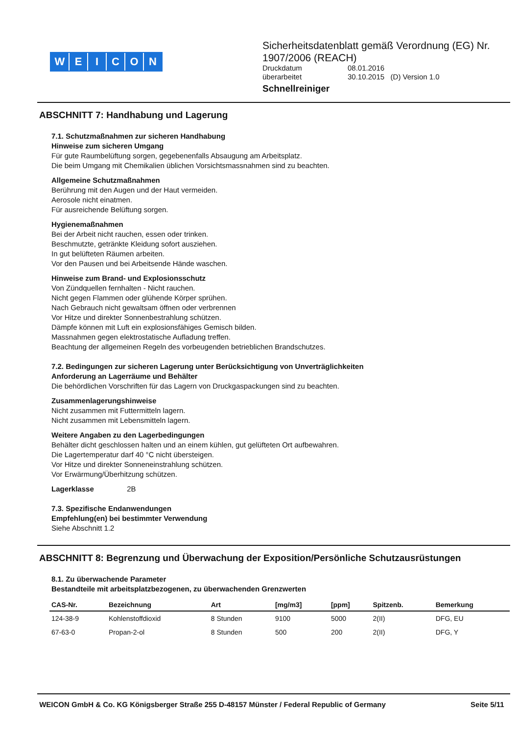WEICON
Sicherheitsdatenblatt gemäß Verordnung (EG) Nr.
1907/2006 (REACH)
| Druckdatum | 08.01.2016 |
| überarbeitet | 30.10.2015 (D) Version 1.0 |
Schnellreiniger
ABSCHNITT 7: Handhabung und Lagerung
7.1. Schutzmaßnahmen zur sicheren Handhabung
Hinweise zum sicheren Umgang
Für gute Raumbelüftung sorgen, gegebenenfalls Absaugung am Arbeitsplatz.
Die beim Umgang mit Chemikalien üblichen Vorsichtsmassnahmen sind zu beachten.
Allgemeine Schutzmaßnahmen
Berührung mit den Augen und der Haut vermeiden.
Aerosole nicht einatmen.
Für ausreichende Belüftung sorgen.
Hygienemaßnahmen
Bei der Arbeit nicht rauchen, essen oder trinken.
Beschmutzte, getränkte Kleidung sofort ausziehen.
In gut belüfteten Räumen arbeiten.
Vor den Pausen und bei Arbeitsende Hände waschen.
Hinweise zum Brand- und Explosionsschutz
Von Zündquellen fernhalten - Nicht rauchen.
Nicht gegen Flammen oder glühende Körper sprühen.
Nach Gebrauch nicht gewaltsam öffnen oder verbrennen
Vor Hitze und direkter Sonnenbestrahlung schützen.
Dämpfe können mit Luft ein explosionsfähiges Gemisch bilden.
Massnahmen gegen elektrostatische Aufladung treffen.
Beachtung der allgemeinen Regeln des vorbeugenden betrieblichen Brandschutzes.
7.2. Bedingungen zur sicheren Lagerung unter Berücksichtigung von Unverträglichkeiten
Anforderung an Lagerräume und Behälter
Die behördlichen Vorschriften für das Lagern von Druckgaspackungen sind zu beachten.
Zusammenlagerungshinweise
Nicht zusammen mit Futtermitteln lagern.
Nicht zusammen mit Lebensmitteln lagern.
Weitere Angaben zu den Lagerbedingungen
Behälter dicht geschlossen halten und an einem kühlen, gut gelüfteten Ort aufbewahren.
Die Lagertemperatur darf 40 °C nicht übersteigen.
Vor Hitze und direkter Sonneneinstrahlung schützen.
Vor Erwärmung/Überhitzung schützen.
Lagerklasse 2B
7.3. Spezifische Endanwendungen
Empfehlung(en) bei bestimmter Verwendung
Siehe Abschnitt 1.2
ABSCHNITT 8: Begrenzung und Überwachung der Exposition/Persönliche Schutzausrüstungen
8.1. Zu überwachende Parameter
Bestandteile mit arbeitsplatzbezogenen, zu überwachenden Grenzwerten
| CAS-Nr. | Bezeichnung | Art | [mg/m3] | [ppm] | Spitzenb. | Bemerkung |
| --- | --- | --- | --- | --- | --- | --- |
| 124-38-9 | Kohlenstoffdioxid | 8 Stunden | 9100 | 5000 | 2(II) | DFG, EU |
| 67-63-0 | Propan-2-ol | 8 Stunden | 500 | 200 | 2(II) | DFG, Y |
WEICON GmbH & Co. KG Königsberger Straße 255 D-48157 Münster / Federal Republic of Germany Seite 5/11